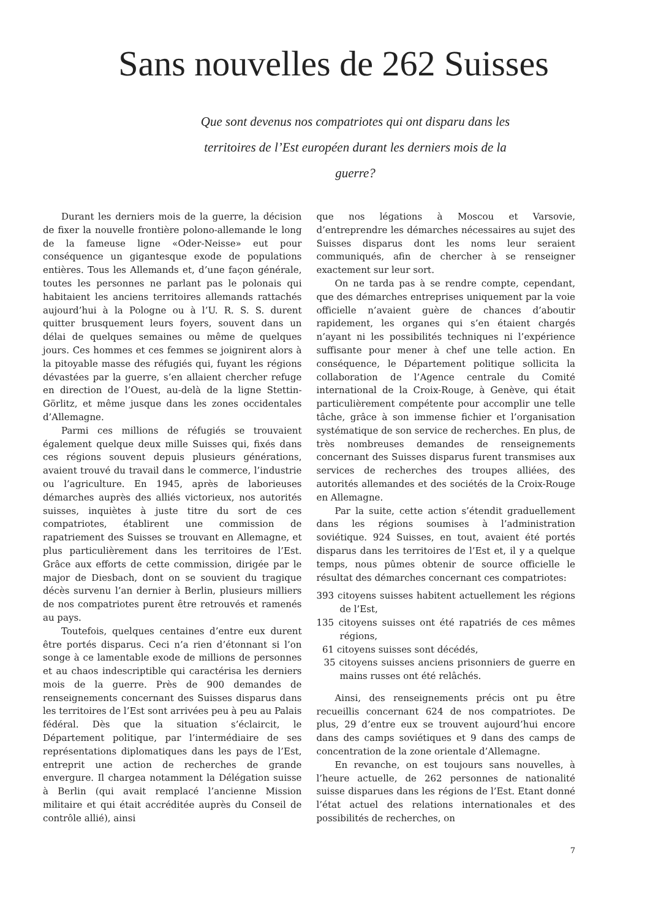Sans nouvelles de 262 Suisses
Que sont devenus nos compatriotes qui ont disparu dans les territoires de l’Est européen durant les derniers mois de la guerre?
Durant les derniers mois de la guerre, la décision de fixer la nouvelle frontière polono-allemande le long de la fameuse ligne «Oder-Neisse» eut pour conséquence un gigantesque exode de populations entières. Tous les Allemands et, d’une façon générale, toutes les personnes ne parlant pas le polonais qui habitaient les anciens territoires allemands rattachés aujourd’hui à la Pologne ou à l’U. R. S. S. durent quitter brusquement leurs foyers, souvent dans un délai de quelques semaines ou même de quelques jours. Ces hommes et ces femmes se joignirent alors à la pitoyable masse des réfugiés qui, fuyant les régions dévastées par la guerre, s’en allaient chercher refuge en direction de l’Ouest, au-delà de la ligne Stettin-Görlitz, et même jusque dans les zones occidentales d’Allemagne.
Parmi ces millions de réfugiés se trouvaient également quelque deux mille Suisses qui, fixés dans ces régions souvent depuis plusieurs générations, avaient trouvé du travail dans le commerce, l’industrie ou l’agriculture. En 1945, après de laborieuses démarches auprès des alliés victorieux, nos autorités suisses, inquiètes à juste titre du sort de ces compatriotes, établirent une commission de rapatriement des Suisses se trouvant en Allemagne, et plus particulièrement dans les territoires de l’Est. Grâce aux efforts de cette commission, dirigée par le major de Diesbach, dont on se souvient du tragique décès survenu l’an dernier à Berlin, plusieurs milliers de nos compatriotes purent être retrouvés et ramenés au pays.
Toutefois, quelques centaines d’entre eux durent être portés disparus. Ceci n’a rien d’étonnant si l’on songe à ce lamentable exode de millions de personnes et au chaos indescriptible qui caractérisa les derniers mois de la guerre. Près de 900 demandes de renseignements concernant des Suisses disparus dans les territoires de l’Est sont arrivées peu à peu au Palais fédéral. Dès que la situation s’éclaircit, le Département politique, par l’intermédiaire de ses représentations diplomatiques dans les pays de l’Est, entreprit une action de recherches de grande envergure. Il chargea notamment la Délégation suisse à Berlin (qui avait remplacé l’ancienne Mission militaire et qui était accréditée auprès du Conseil de contrôle allié), ainsi
que nos légations à Moscou et Varsovie, d’entreprendre les démarches nécessaires au sujet des Suisses disparus dont les noms leur seraient communiqués, afin de chercher à se renseigner exactement sur leur sort.
On ne tarda pas à se rendre compte, cependant, que des démarches entreprises uniquement par la voie officielle n’avaient guère de chances d’aboutir rapidement, les organes qui s’en étaient chargés n’ayant ni les possibilités techniques ni l’expérience suffisante pour mener à chef une telle action. En conséquence, le Département politique sollicita la collaboration de l’Agence centrale du Comité international de la Croix-Rouge, à Genève, qui était particulièrement compétente pour accomplir une telle tâche, grâce à son immense fichier et l’organisation systématique de son service de recherches. En plus, de très nombreuses demandes de renseignements concernant des Suisses disparus furent transmises aux services de recherches des troupes alliées, des autorités allemandes et des sociétés de la Croix-Rouge en Allemagne.
Par la suite, cette action s’étendit graduellement dans les régions soumises à l’administration soviétique. 924 Suisses, en tout, avaient été portés disparus dans les territoires de l’Est et, il y a quelque temps, nous pûmes obtenir de source officielle le résultat des démarches concernant ces compatriotes:
393 citoyens suisses habitent actuellement les régions de l’Est,
135 citoyens suisses ont été rapatriés de ces mêmes régions,
61 citoyens suisses sont décédés,
35 citoyens suisses anciens prisonniers de guerre en mains russes ont été relâchés.
Ainsi, des renseignements précis ont pu être recueillis concernant 624 de nos compatriotes. De plus, 29 d’entre eux se trouvent aujourd’hui encore dans des camps soviétiques et 9 dans des camps de concentration de la zone orientale d’Allemagne.
En revanche, on est toujours sans nouvelles, à l’heure actuelle, de 262 personnes de nationalité suisse disparues dans les régions de l’Est. Etant donné l’état actuel des relations internationales et des possibilités de recherches, on
7